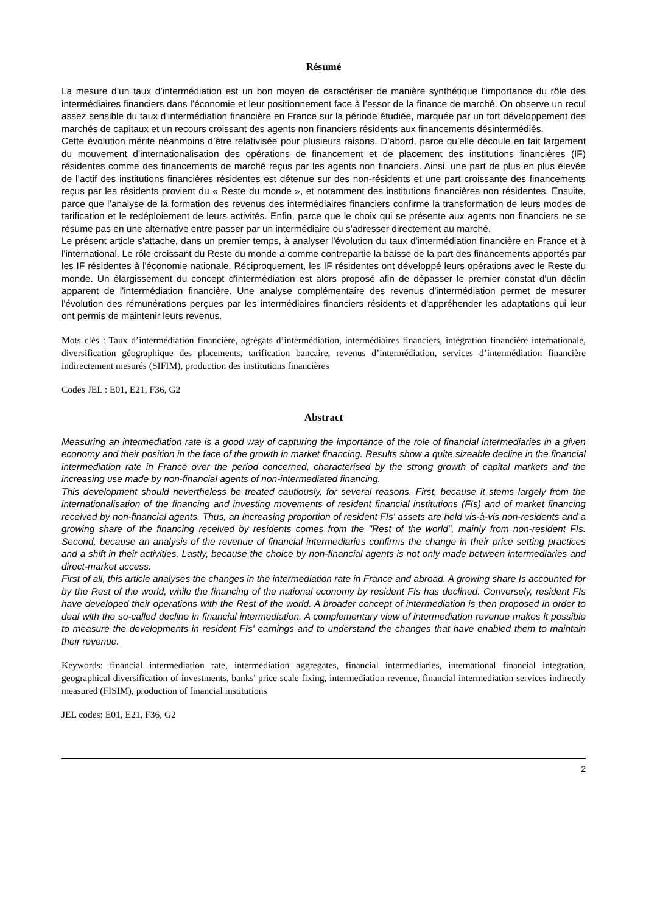Résumé
La mesure d’un taux d’intermédiation est un bon moyen de caractériser de manière synthétique l’importance du rôle des intermédiaires financiers dans l’économie et leur positionnement face à l’essor de la finance de marché. On observe un recul assez sensible du taux d’intermédiation financière en France sur la période étudiée, marquée par un fort développement des marchés de capitaux et un recours croissant des agents non financiers résidents aux financements désintermédiés.
Cette évolution mérite néanmoins d’être relativisée pour plusieurs raisons. D’abord, parce qu’elle découle en fait largement du mouvement d’internationalisation des opérations de financement et de placement des institutions financières (IF) résidentes comme des financements de marché reçus par les agents non financiers. Ainsi, une part de plus en plus élevée de l’actif des institutions financières résidentes est détenue sur des non-résidents et une part croissante des financements reçus par les résidents provient du « Reste du monde », et notamment des institutions financières non résidentes. Ensuite, parce que l’analyse de la formation des revenus des intermédiaires financiers confirme la transformation de leurs modes de tarification et le redéploiement de leurs activités. Enfin, parce que le choix qui se présente aux agents non financiers ne se résume pas en une alternative entre passer par un intermédiaire ou s'adresser directement au marché.
Le présent article s'attache, dans un premier temps, à analyser l'évolution du taux d'intermédiation financière en France et à l'international. Le rôle croissant du Reste du monde a comme contrepartie la baisse de la part des financements apportés par les IF résidentes à l'économie nationale. Réciproquement, les IF résidentes ont développé leurs opérations avec le Reste du monde. Un élargissement du concept d'intermédiation est alors proposé afin de dépasser le premier constat d'un déclin apparent de l'intermédiation financière. Une analyse complémentaire des revenus d'intermédiation permet de mesurer l'évolution des rémunérations perçues par les intermédiaires financiers résidents et d'appréhender les adaptations qui leur ont permis de maintenir leurs revenus.
Mots clés : Taux d’intermédiation financière, agrégats d’intermédiation, intermédiaires financiers, intégration financière internationale, diversification géographique des placements, tarification bancaire, revenus d’intermédiation, services d’intermédiation financière indirectement mesurés (SIFIM), production des institutions financières
Codes JEL : E01, E21, F36, G2
Abstract
Measuring an intermediation rate is a good way of capturing the importance of the role of financial intermediaries in a given economy and their position in the face of the growth in market financing. Results show a quite sizeable decline in the financial intermediation rate in France over the period concerned, characterised by the strong growth of capital markets and the increasing use made by non-financial agents of non-intermediated financing.
This development should nevertheless be treated cautiously, for several reasons. First, because it stems largely from the internationalisation of the financing and investing movements of resident financial institutions (FIs) and of market financing received by non-financial agents. Thus, an increasing proportion of resident FIs' assets are held vis-à-vis non-residents and a growing share of the financing received by residents comes from the "Rest of the world", mainly from non-resident FIs. Second, because an analysis of the revenue of financial intermediaries confirms the change in their price setting practices and a shift in their activities. Lastly, because the choice by non-financial agents is not only made between intermediaries and direct-market access.
First of all, this article analyses the changes in the intermediation rate in France and abroad. A growing share Is accounted for by the Rest of the world, while the financing of the national economy by resident FIs has declined. Conversely, resident FIs have developed their operations with the Rest of the world. A broader concept of intermediation is then proposed in order to deal with the so-called decline in financial intermediation. A complementary view of intermediation revenue makes it possible to measure the developments in resident FIs' earnings and to understand the changes that have enabled them to maintain their revenue.
Keywords: financial intermediation rate, intermediation aggregates, financial intermediaries, international financial integration, geographical diversification of investments, banks' price scale fixing, intermediation revenue, financial intermediation services indirectly measured (FISIM), production of financial institutions
JEL codes: E01, E21, F36, G2
2